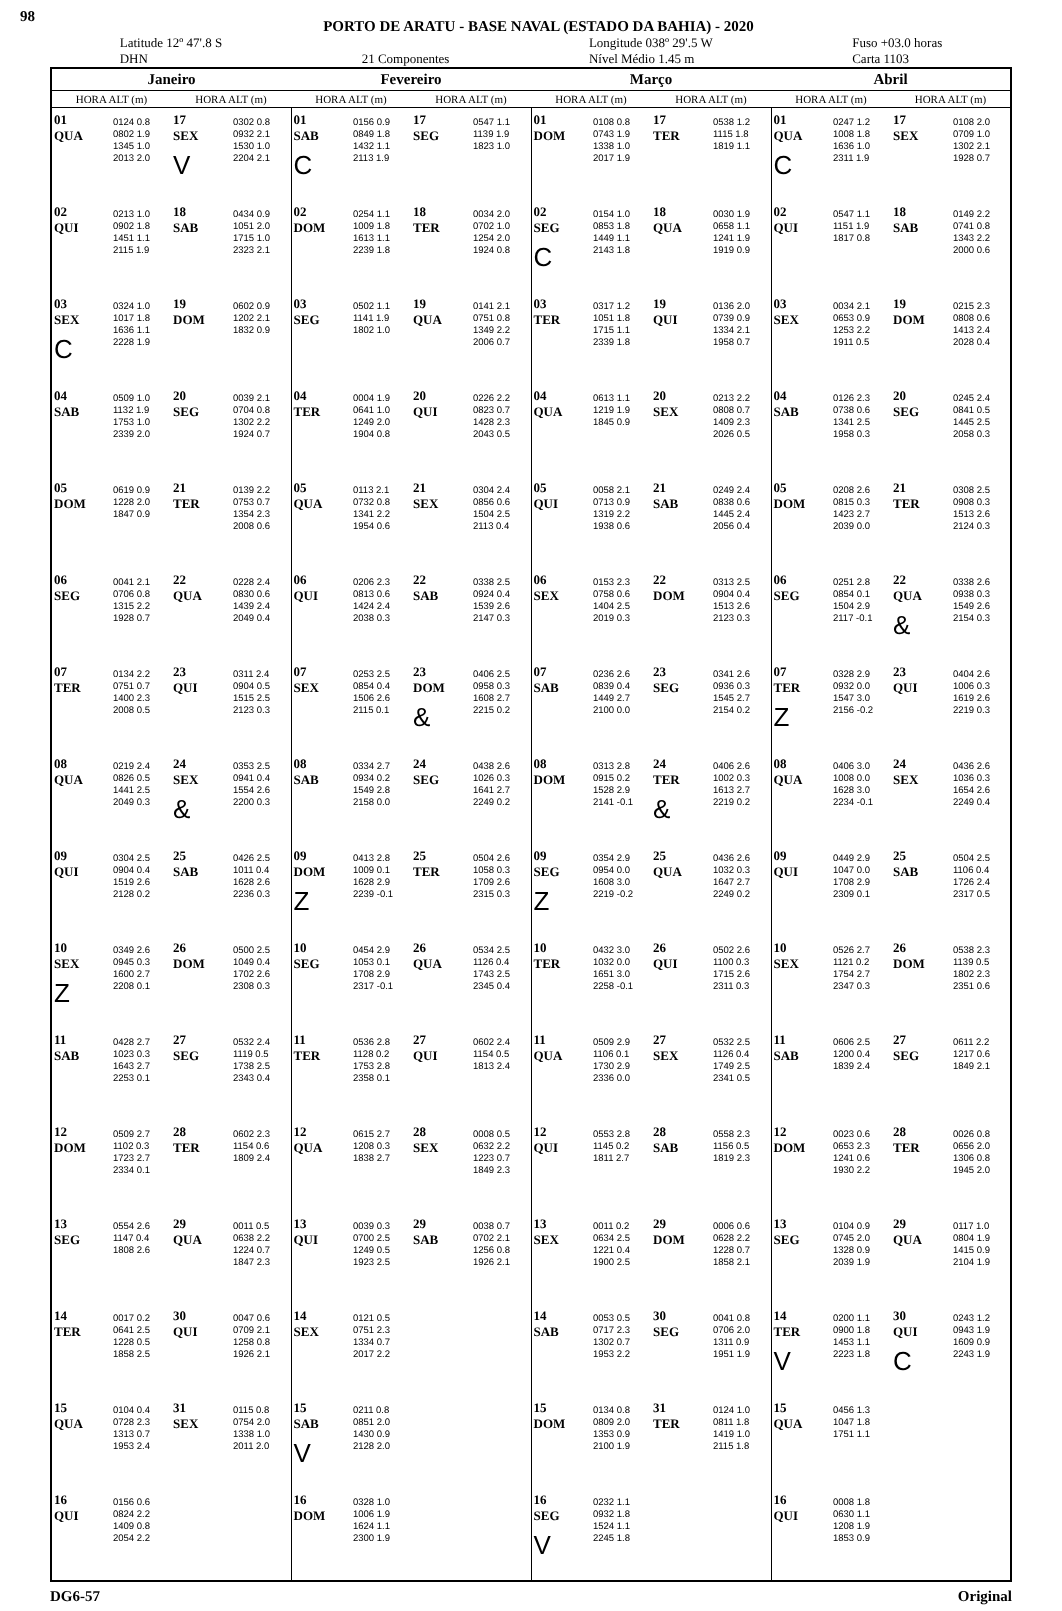98 PORTO DE ARATU - BASE NAVAL (ESTADO DA BAHIA) - 2020
Latitude 12º 47'.8 S
DHN
21 Componentes Longitude 038º 29'.5 W
Nível Médio 1.45 m Fuso +03.0 horas
Carta 1103
| Janeiro | | | | Fevereiro | | | | Março | | | | Abril | | | |
| --- | --- | --- | --- | --- | --- | --- | --- | --- | --- | --- | --- | --- | --- | --- | --- |
| HORA ALT (m) | | HORA ALT (m) | | HORA ALT (m) | | HORA ALT (m) | | HORA ALT (m) | | HORA ALT (m) | | HORA ALT (m) | | HORA ALT (m) | |
| 01 QUA | 0124 0.8 0802 1.9 1345 1.0 2013 2.0 | 17 SEX V | 0302 0.8 0932 2.1 1530 1.0 2204 2.1 | 01 SAB C | 0156 0.9 0849 1.8 1432 1.1 2113 1.9 | 17 SEG | 0547 1.1 1139 1.9 1823 1.0 | 01 DOM | 0108 0.8 0743 1.9 1338 1.0 2017 1.9 | 17 TER | 0538 1.2 1115 1.8 1819 1.1 | 01 QUA C | 0247 1.2 1008 1.8 1636 1.0 2311 1.9 | 17 SEX | 0108 2.0 0709 1.0 1302 2.1 1928 0.7 |
| 02 QUI | 0213 1.0 0902 1.8 1451 1.1 2115 1.9 | 18 SAB | 0434 0.9 1051 2.0 1715 1.0 2323 2.1 | 02 DOM | 0254 1.1 1009 1.8 1613 1.1 2239 1.8 | 18 TER | 0034 2.0 0702 1.0 1254 2.0 1924 0.8 | 02 SEG C | 0154 1.0 0853 1.8 1449 1.1 2143 1.8 | 18 QUA | 0030 1.9 0658 1.1 1241 1.9 1919 0.9 | 02 QUI | 0547 1.1 1151 1.9 1817 0.8 | 18 SAB | 0149 2.2 0741 0.8 1343 2.2 2000 0.6 |
| 03 SEX C | 0324 1.0 1017 1.8 1636 1.1 2228 1.9 | 19 DOM | 0602 0.9 1202 2.1 1832 0.9 | 03 SEG | 0502 1.1 1141 1.9 1802 1.0 | 19 QUA | 0141 2.1 0751 0.8 1349 2.2 2006 0.7 | 03 TER | 0317 1.2 1051 1.8 1715 1.1 2339 1.8 | 19 QUI | 0136 2.0 0739 0.9 1334 2.1 1958 0.7 | 03 SEX | 0034 2.1 0653 0.9 1253 2.2 1911 0.5 | 19 DOM | 0215 2.3 0808 0.6 1413 2.4 2028 0.4 |
| 04 SAB | 0509 1.0 1132 1.9 1753 1.0 2339 2.0 | 20 SEG | 0039 2.1 0704 0.8 1302 2.2 1924 0.7 | 04 TER | 0004 1.9 0641 1.0 1249 2.0 1904 0.8 | 20 QUI | 0226 2.2 0823 0.7 1428 2.3 2043 0.5 | 04 QUA | 0613 1.1 1219 1.9 1845 0.9 | 20 SEX | 0213 2.2 0808 0.7 1409 2.3 2026 0.5 | 04 SAB | 0126 2.3 0738 0.6 1341 2.5 1958 0.3 | 20 SEG | 0245 2.4 0841 0.5 1445 2.5 2058 0.3 |
| 05 DOM | 0619 0.9 1228 2.0 1847 0.9 | 21 TER | 0139 2.2 0753 0.7 1354 2.3 2008 0.6 | 05 QUA | 0113 2.1 0732 0.8 1341 2.2 1954 0.6 | 21 SEX | 0304 2.4 0856 0.6 1504 2.5 2113 0.4 | 05 QUI | 0058 2.1 0713 0.9 1319 2.2 1938 0.6 | 21 SAB | 0249 2.4 0838 0.6 1445 2.4 2056 0.4 | 05 DOM | 0208 2.6 0815 0.3 1423 2.7 2039 0.0 | 21 TER | 0308 2.5 0908 0.3 1513 2.6 2124 0.3 |
| 06 SEG | 0041 2.1 0706 0.8 1315 2.2 1928 0.7 | 22 QUA | 0228 2.4 0830 0.6 1439 2.4 2049 0.4 | 06 QUI | 0206 2.3 0813 0.6 1424 2.4 2038 0.3 | 22 SAB | 0338 2.5 0924 0.4 1539 2.6 2147 0.3 | 06 SEX | 0153 2.3 0758 0.6 1404 2.5 2019 0.3 | 22 DOM | 0313 2.5 0904 0.4 1513 2.6 2123 0.3 | 06 SEG | 0251 2.8 0854 0.1 1504 2.9 2117 -0.1 | 22 QUA & | 0338 2.6 0938 0.3 1549 2.6 2154 0.3 |
| 07 TER | 0134 2.2 0751 0.7 1400 2.3 2008 0.5 | 23 QUI | 0311 2.4 0904 0.5 1515 2.5 2123 0.3 | 07 SEX | 0253 2.5 0854 0.4 1506 2.6 2115 0.1 | 23 DOM & | 0406 2.5 0958 0.3 1608 2.7 2215 0.2 | 07 SAB | 0236 2.6 0839 0.4 1449 2.7 2100 0.0 | 23 SEG | 0341 2.6 0936 0.3 1545 2.7 2154 0.2 | 07 TER Z | 0328 2.9 0932 0.0 1547 3.0 2156 -0.2 | 23 QUI | 0404 2.6 1006 0.3 1619 2.6 2219 0.3 |
| 08 QUA | 0219 2.4 0826 0.5 1441 2.5 2049 0.3 | 24 SEX & | 0353 2.5 0941 0.4 1554 2.6 2200 0.3 | 08 SAB | 0334 2.7 0934 0.2 1549 2.8 2158 0.0 | 24 SEG | 0438 2.6 1026 0.3 1641 2.7 2249 0.2 | 08 DOM | 0313 2.8 0915 0.2 1528 2.9 2141 -0.1 | 24 TER & | 0406 2.6 1002 0.3 1613 2.7 2219 0.2 | 08 QUA | 0406 3.0 1008 0.0 1628 3.0 2234 -0.1 | 24 SEX | 0436 2.6 1036 0.3 1654 2.6 2249 0.4 |
| 09 QUI | 0304 2.5 0904 0.4 1519 2.6 2128 0.2 | 25 SAB | 0426 2.5 1011 0.4 1628 2.6 2236 0.3 | 09 DOM Z | 0413 2.8 1009 0.1 1628 2.9 2239 -0.1 | 25 TER | 0504 2.6 1058 0.3 1709 2.6 2315 0.3 | 09 SEG Z | 0354 2.9 0954 0.0 1608 3.0 2219 -0.2 | 25 QUA | 0436 2.6 1032 0.3 1647 2.7 2249 0.2 | 09 QUI | 0449 2.9 1047 0.0 1708 2.9 2309 0.1 | 25 SAB | 0504 2.5 1106 0.4 1726 2.4 2317 0.5 |
| 10 SEX Z | 0349 2.6 0945 0.3 1600 2.7 2208 0.1 | 26 DOM | 0500 2.5 1049 0.4 1702 2.6 2308 0.3 | 10 SEG | 0454 2.9 1053 0.1 1708 2.9 2317 -0.1 | 26 QUA | 0534 2.5 1126 0.4 1743 2.5 2345 0.4 | 10 TER | 0432 3.0 1032 0.0 1651 3.0 2258 -0.1 | 26 QUI | 0502 2.6 1100 0.3 1715 2.6 2311 0.3 | 10 SEX | 0526 2.7 1121 0.2 1754 2.7 2347 0.3 | 26 DOM | 0538 2.3 1139 0.5 1802 2.3 2351 0.6 |
| 11 SAB | 0428 2.7 1023 0.3 1643 2.7 2253 0.1 | 27 SEG | 0532 2.4 1119 0.5 1738 2.5 2343 0.4 | 11 TER | 0536 2.8 1128 0.2 1753 2.8 2358 0.1 | 27 QUI | 0602 2.4 1154 0.5 1813 2.4 | 11 QUA | 0509 2.9 1106 0.1 1730 2.9 2336 0.0 | 27 SEX | 0532 2.5 1126 0.4 1749 2.5 2341 0.5 | 11 SAB | 0606 2.5 1200 0.4 1839 2.4 | 27 SEG | 0611 2.2 1217 0.6 1849 2.1 |
| 12 DOM | 0509 2.7 1102 0.3 1723 2.7 2334 0.1 | 28 TER | 0602 2.3 1154 0.6 1809 2.4 | 12 QUA | 0615 2.7 1208 0.3 1838 2.7 | 28 SEX | 0008 0.5 0632 2.2 1223 0.7 1849 2.3 | 12 QUI | 0553 2.8 1145 0.2 1811 2.7 | 28 SAB | 0558 2.3 1156 0.5 1819 2.3 | 12 DOM | 0023 0.6 0653 2.3 1241 0.6 1930 2.2 | 28 TER | 0026 0.8 0656 2.0 1306 0.8 1945 2.0 |
| 13 SEG | 0554 2.6 1147 0.4 1808 2.6 | 29 QUA | 0011 0.5 0638 2.2 1224 0.7 1847 2.3 | 13 QUI | 0039 0.3 0700 2.5 1249 0.5 1923 2.5 | 29 SAB | 0038 0.7 0702 2.1 1256 0.8 1926 2.1 | 13 SEX | 0011 0.2 0634 2.5 1221 0.4 1900 2.5 | 29 DOM | 0006 0.6 0628 2.2 1228 0.7 1858 2.1 | 13 SEG | 0104 0.9 0745 2.0 1328 0.9 2039 1.9 | 29 QUA | 0117 1.0 0804 1.9 1415 0.9 2104 1.9 |
| 14 TER | 0017 0.2 0641 2.5 1228 0.5 1858 2.5 | 30 QUI | 0047 0.6 0709 2.1 1258 0.8 1926 2.1 | 14 SEX | 0121 0.5 0751 2.3 1334 0.7 2017 2.2 | | | 14 SAB | 0053 0.5 0717 2.3 1302 0.7 1953 2.2 | 30 SEG | 0041 0.8 0706 2.0 1311 0.9 1951 1.9 | 14 TER V | 0200 1.1 0900 1.8 1453 1.1 2223 1.8 | 30 QUI C | 0243 1.2 0943 1.9 1609 0.9 2243 1.9 |
| 15 QUA | 0104 0.4 0728 2.3 1313 0.7 1953 2.4 | 31 SEX | 0115 0.8 0754 2.0 1338 1.0 2011 2.0 | 15 SAB V | 0211 0.8 0851 2.0 1430 0.9 2128 2.0 | | | 15 DOM | 0134 0.8 0809 2.0 1353 0.9 2100 1.9 | 31 TER | 0124 1.0 0811 1.8 1419 1.0 2115 1.8 | 15 QUA | 0456 1.3 1047 1.8 1751 1.1 | | |
| 16 QUI | 0156 0.6 0824 2.2 1409 0.8 2054 2.2 | | | 16 DOM | 0328 1.0 1006 1.9 1624 1.1 2300 1.9 | | | 16 SEG V | 0232 1.1 0932 1.8 1524 1.1 2245 1.8 | | | 16 QUI | 0008 1.8 0630 1.1 1208 1.9 1853 0.9 | | |
DG6-57 Original